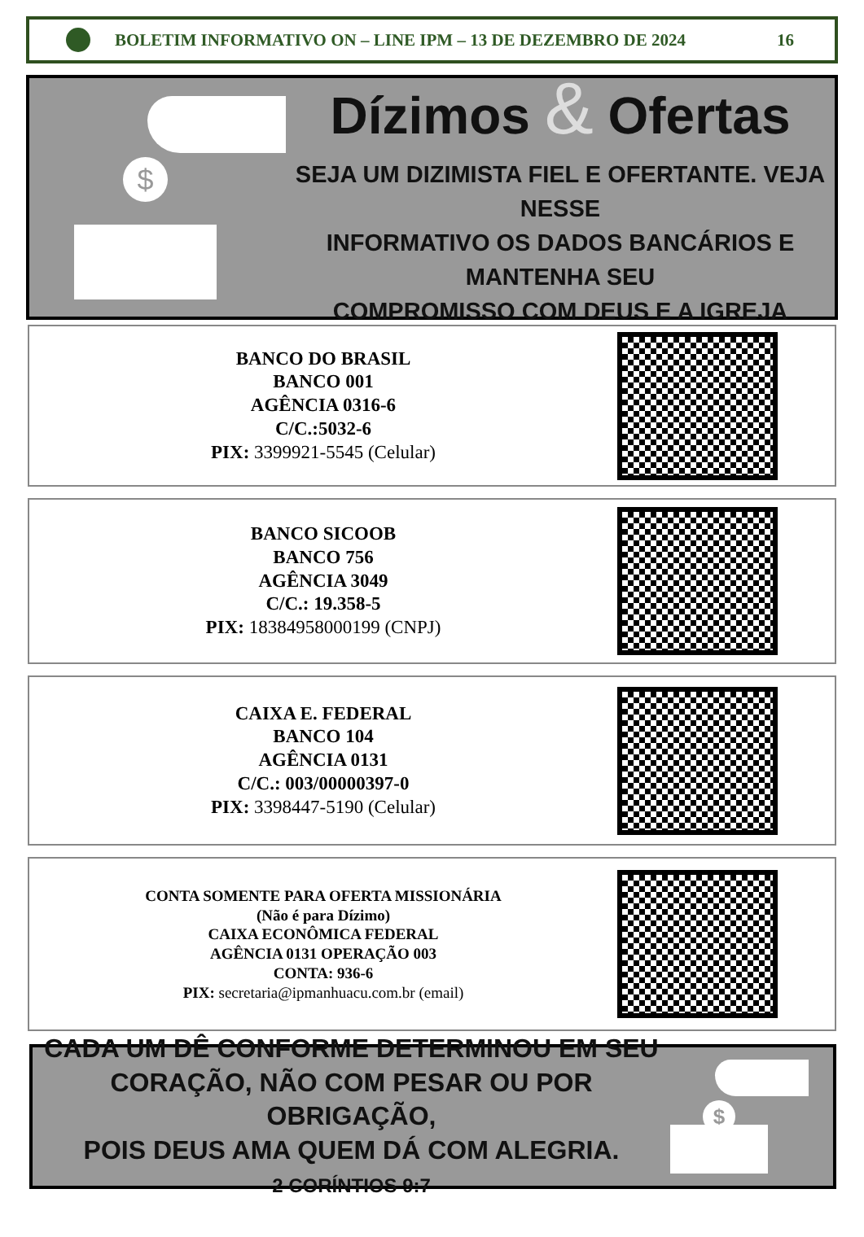BOLETIM INFORMATIVO ON – LINE IPM – 13 DE DEZEMBRO DE 2024 16
$
Dízimos & Ofertas
SEJA UM DIZIMISTA FIEL E OFERTANTE. VEJA NESSE
INFORMATIVO OS DADOS BANCÁRIOS E MANTENHA SEU
COMPROMISSO COM DEUS E A IGREJA
BANCO DO BRASIL
BANCO 001
AGÊNCIA 0316-6
C/C.:5032-6
PIX: 3399921-5545 (Celular)
BANCO SICOOB
BANCO 756
AGÊNCIA 3049
C/C.: 19.358-5
PIX: 18384958000199 (CNPJ)
CAIXA E. FEDERAL
BANCO 104
AGÊNCIA 0131
C/C.: 003/00000397-0
PIX: 3398447-5190 (Celular)
CONTA SOMENTE PARA OFERTA MISSIONÁRIA
(Não é para Dízimo)
CAIXA ECONÔMICA FEDERAL
AGÊNCIA 0131 OPERAÇÃO 003
CONTA: 936-6
PIX: secretaria@ipmanhuacu.com.br (email)
CADA UM DÊ CONFORME DETERMINOU EM SEU
CORAÇÃO, NÃO COM PESAR OU POR OBRIGAÇÃO,
POIS DEUS AMA QUEM DÁ COM ALEGRIA.
2 CORÍNTIOS 9:7
$